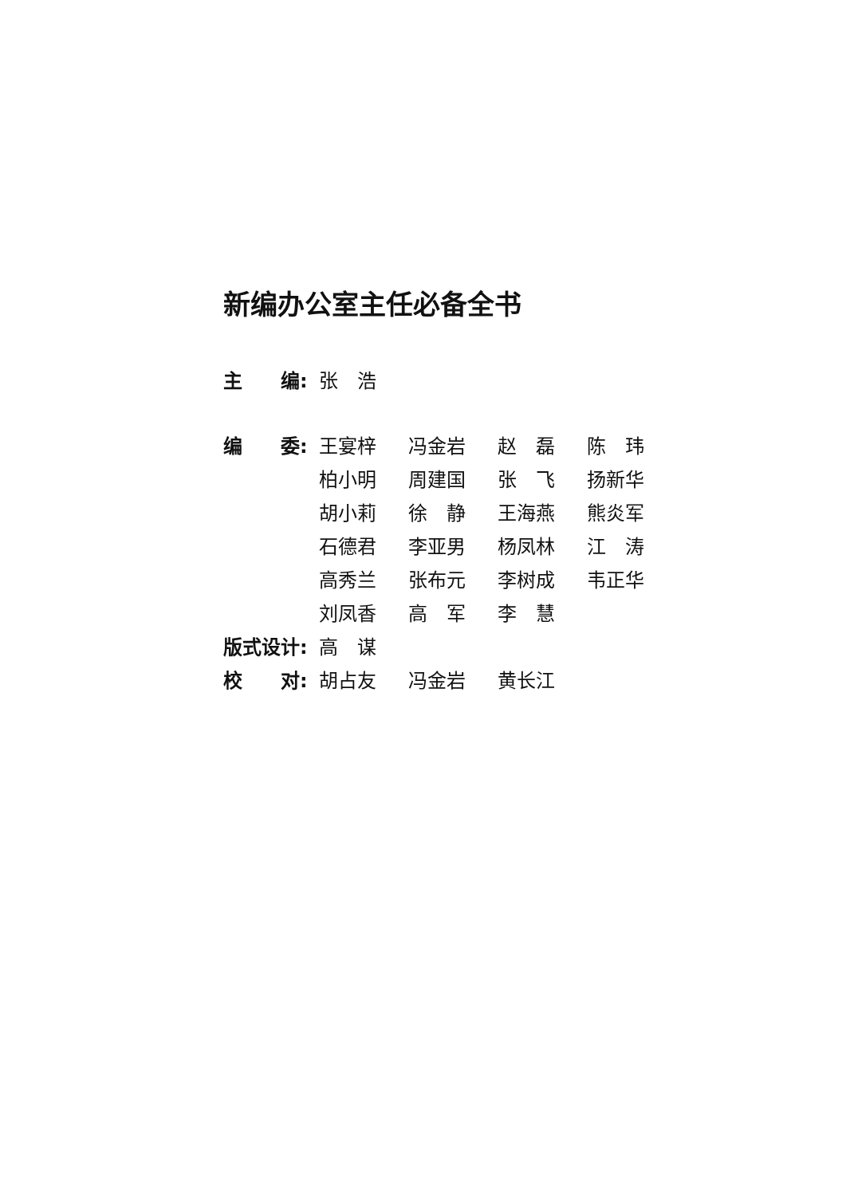新编办公室主任必备全书
| 主 编: | 张 浩 | | | |
| 编 委: | 王宴梓 | 冯金岩 | 赵 磊 | 陈 玮 |
| | 柏小明 | 周建国 | 张 飞 | 扬新华 |
| | 胡小莉 | 徐 静 | 王海燕 | 熊炎军 |
| | 石德君 | 李亚男 | 杨凤林 | 江 涛 |
| | 高秀兰 | 张布元 | 李树成 | 韦正华 |
| | 刘凤香 | 高 军 | 李 慧 | |
| 版式设计: | 高 谋 | | | |
| 校 对: | 胡占友 | 冯金岩 | 黄长江 | |